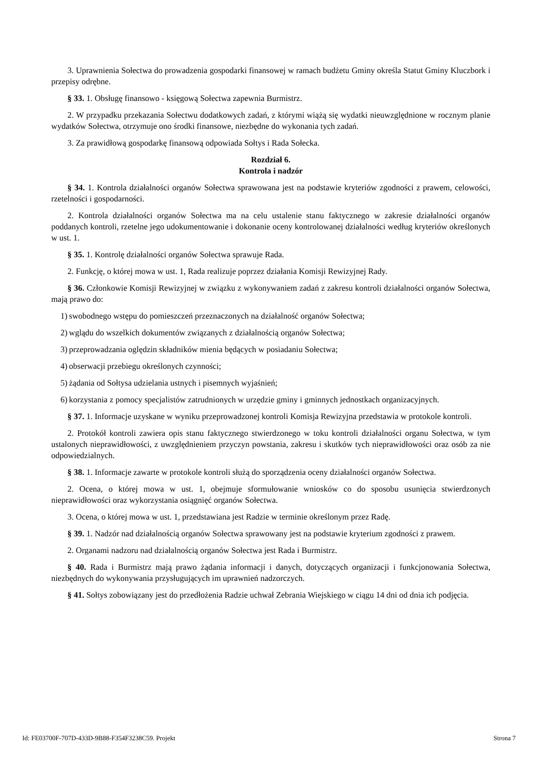3. Uprawnienia Sołectwa do prowadzenia gospodarki finansowej w ramach budżetu Gminy określa Statut Gminy Kluczbork i przepisy odrębne.
§ 33. 1. Obsługę finansowo - księgową Sołectwa zapewnia Burmistrz.
2. W przypadku przekazania Sołectwu dodatkowych zadań, z którymi wiążą się wydatki nieuwzględnione w rocznym planie wydatków Sołectwa, otrzymuje ono środki finansowe, niezbędne do wykonania tych zadań.
3. Za prawidłową gospodarkę finansową odpowiada Sołtys i Rada Sołecka.
Rozdział 6.
Kontrola i nadzór
§ 34. 1. Kontrola działalności organów Sołectwa sprawowana jest na podstawie kryteriów zgodności z prawem, celowości, rzetelności i gospodarności.
2. Kontrola działalności organów Sołectwa ma na celu ustalenie stanu faktycznego w zakresie działalności organów poddanych kontroli, rzetelne jego udokumentowanie i dokonanie oceny kontrolowanej działalności według kryteriów określonych w ust. 1.
§ 35. 1. Kontrolę działalności organów Sołectwa sprawuje Rada.
2. Funkcję, o której mowa w ust. 1, Rada realizuje poprzez działania Komisji Rewizyjnej Rady.
§ 36. Członkowie Komisji Rewizyjnej w związku z wykonywaniem zadań z zakresu kontroli działalności organów Sołectwa, mają prawo do:
1) swobodnego wstępu do pomieszczeń przeznaczonych na działalność organów Sołectwa;
2) wglądu do wszelkich dokumentów związanych z działalnością organów Sołectwa;
3) przeprowadzania oględzin składników mienia będących w posiadaniu Sołectwa;
4) obserwacji przebiegu określonych czynności;
5) żądania od Sołtysa udzielania ustnych i pisemnych wyjaśnień;
6) korzystania z pomocy specjalistów zatrudnionych w urzędzie gminy i gminnych jednostkach organizacyjnych.
§ 37. 1. Informacje uzyskane w wyniku przeprowadzonej kontroli Komisja Rewizyjna przedstawia w protokole kontroli.
2. Protokół kontroli zawiera opis stanu faktycznego stwierdzonego w toku kontroli działalności organu Sołectwa, w tym ustalonych nieprawidłowości, z uwzględnieniem przyczyn powstania, zakresu i skutków tych nieprawidłowości oraz osób za nie odpowiedzialnych.
§ 38. 1. Informacje zawarte w protokole kontroli służą do sporządzenia oceny działalności organów Sołectwa.
2. Ocena, o której mowa w ust. 1, obejmuje sformułowanie wniosków co do sposobu usunięcia stwierdzonych nieprawidłowości oraz wykorzystania osiągnięć organów Sołectwa.
3. Ocena, o której mowa w ust. 1, przedstawiana jest Radzie w terminie określonym przez Radę.
§ 39. 1. Nadzór nad działalnością organów Sołectwa sprawowany jest na podstawie kryterium zgodności z prawem.
2. Organami nadzoru nad działalnością organów Sołectwa jest Rada i Burmistrz.
§ 40. Rada i Burmistrz mają prawo żądania informacji i danych, dotyczących organizacji i funkcjonowania Sołectwa, niezbędnych do wykonywania przysługujących im uprawnień nadzorczych.
§ 41. Sołtys zobowiązany jest do przedłożenia Radzie uchwał Zebrania Wiejskiego w ciągu 14 dni od dnia ich podjęcia.
Id: FE03700F-707D-433D-9B88-F354F3238C59. Projekt Strona 7